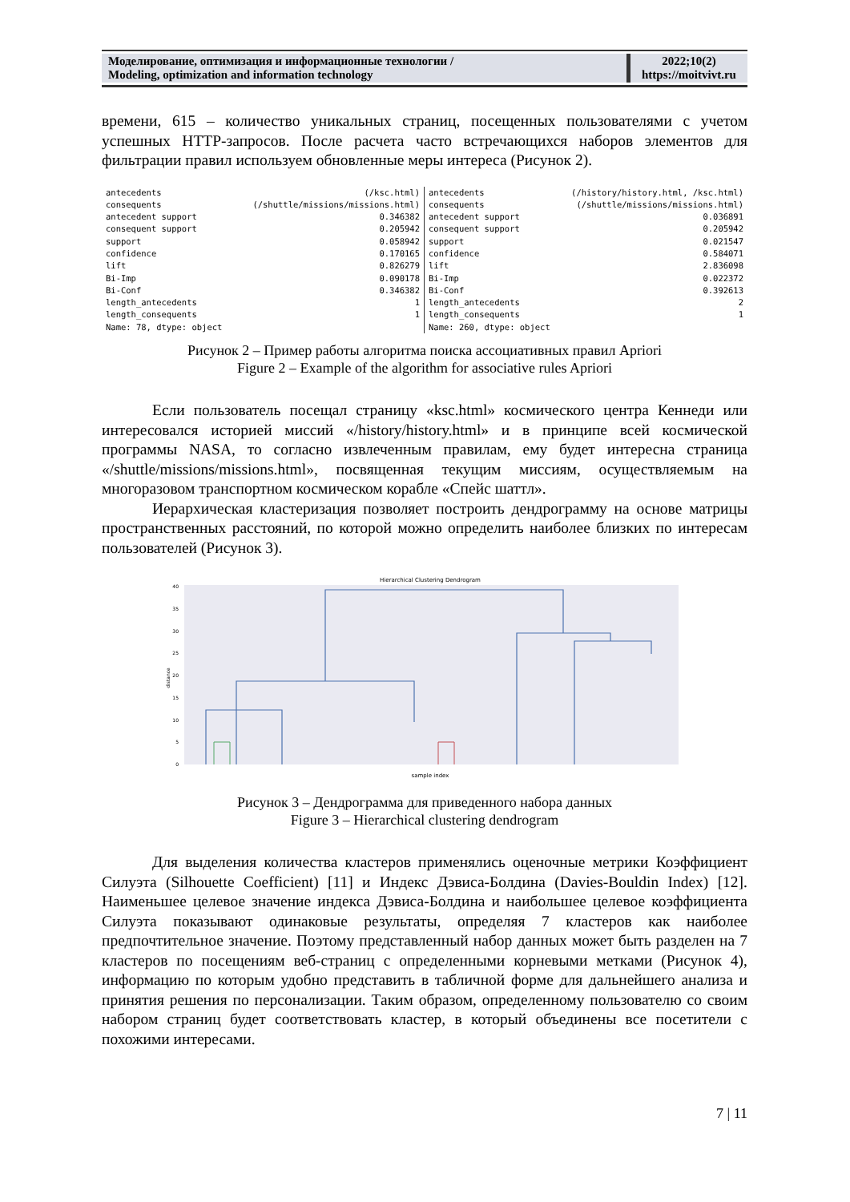| Моделирование, оптимизация и информационные технологии / Modeling, optimization and information technology | 2022;10(2) https://moitvivt.ru |
времени, 615 – количество уникальных страниц, посещенных пользователями с учетом успешных HTTP-запросов. После расчета часто встречающихся наборов элементов для фильтрации правил используем обновленные меры интереса (Рисунок 2).
| antecedents | (/ksc.html) |
| consequents | (/shuttle/missions/missions.html) |
| antecedent support | 0.346382 |
| consequent support | 0.205942 |
| support | 0.058942 |
| confidence | 0.170165 |
| lift | 0.826279 |
| Bi-Imp | 0.090178 |
| Bi-Conf | 0.346382 |
| length_antecedents | 1 |
| length_consequents | 1 |
| Name: 78, dtype: object | |
| antecedents | (/history/history.html, /ksc.html) |
| consequents | (/shuttle/missions/missions.html) |
| antecedent support | 0.036891 |
| consequent support | 0.205942 |
| support | 0.021547 |
| confidence | 0.584071 |
| lift | 2.836098 |
| Bi-Imp | 0.022372 |
| Bi-Conf | 0.392613 |
| length_antecedents | 2 |
| length_consequents | 1 |
| Name: 260, dtype: object | |
Рисунок 2 – Пример работы алгоритма поиска ассоциативных правил Apriori
Figure 2 – Example of the algorithm for associative rules Apriori
Если пользователь посещал страницу «ksc.html» космического центра Кеннеди или интересовался историей миссий «/history/history.html» и в принципе всей космической программы NASA, то согласно извлеченным правилам, ему будет интересна страница «/shuttle/missions/missions.html», посвященная текущим миссиям, осуществляемым на многоразовом транспортном космическом корабле «Спейс шаттл».
Иерархическая кластеризация позволяет построить дендрограмму на основе матрицы пространственных расстояний, по которой можно определить наиболее близких по интересам пользователей (Рисунок 3).
Hierarchical Clustering Dendrogram
0
5
10
15
20
25
30
35
40
distance
sample index
Рисунок 3 – Дендрограмма для приведенного набора данных
Figure 3 – Hierarchical clustering dendrogram
Для выделения количества кластеров применялись оценочные метрики Коэффициент Силуэта (Silhouette Coefficient) [11] и Индекс Дэвиса-Болдина (Davies-Bouldin Index) [12]. Наименьшее целевое значение индекса Дэвиса-Болдина и наибольшее целевое коэффициента Силуэта показывают одинаковые результаты, определяя 7 кластеров как наиболее предпочтительное значение. Поэтому представленный набор данных может быть разделен на 7 кластеров по посещениям веб-страниц с определенными корневыми метками (Рисунок 4), информацию по которым удобно представить в табличной форме для дальнейшего анализа и принятия решения по персонализации. Таким образом, определенному пользователю со своим набором страниц будет соответствовать кластер, в который объединены все посетители с похожими интересами.
7 | 11